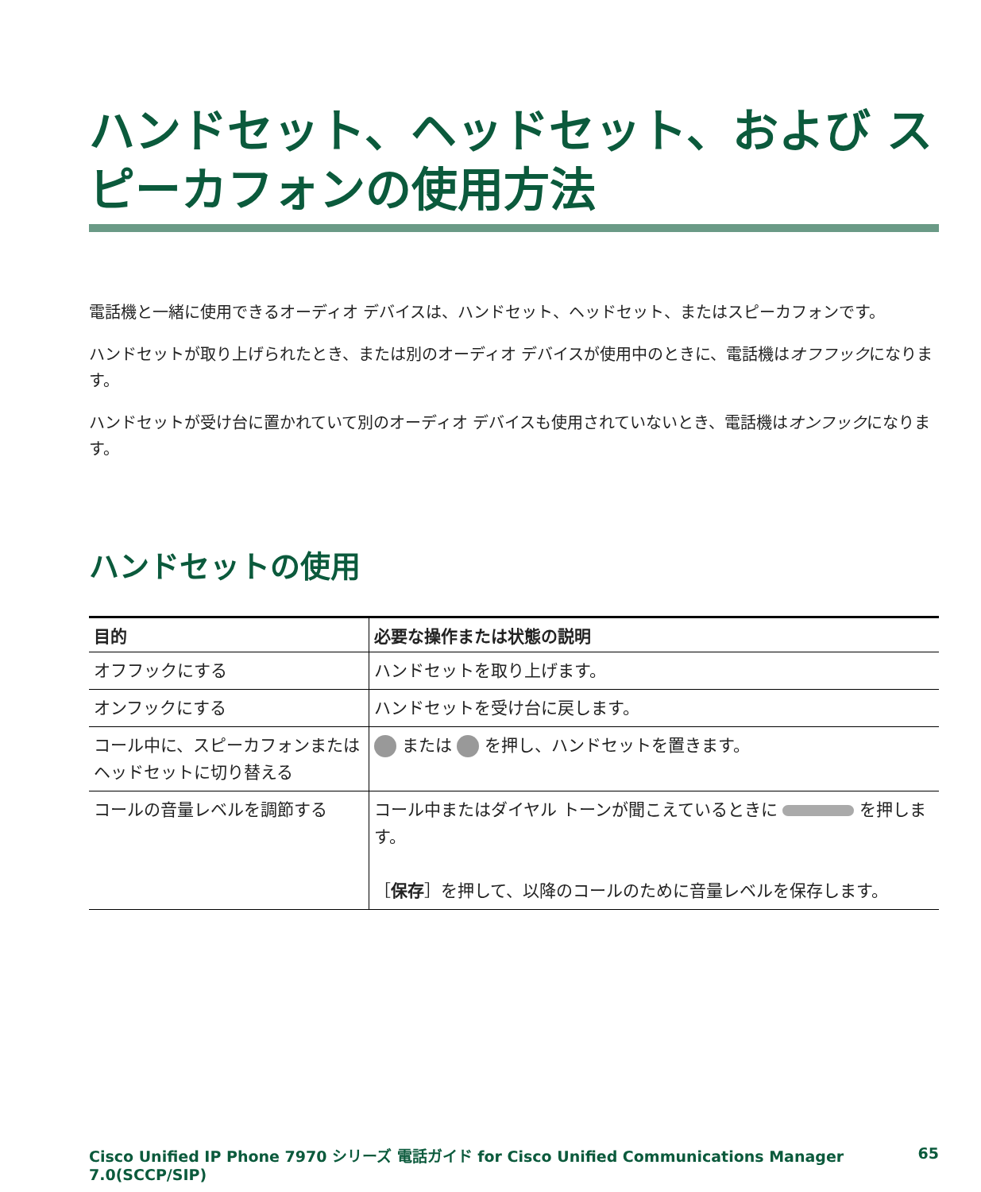ハンドセット、ヘッドセット、および スピーカフォンの使用方法
電話機と一緒に使用できるオーディオ デバイスは、ハンドセット、ヘッドセット、またはスピーカフォンです。
ハンドセットが取り上げられたとき、または別のオーディオ デバイスが使用中のときに、電話機はオフフックになります。
ハンドセットが受け台に置かれていて別のオーディオ デバイスも使用されていないとき、電話機はオンフックになります。
ハンドセットの使用
| 目的 | 必要な操作または状態の説明 |
| --- | --- |
| オフフックにする | ハンドセットを取り上げます。 |
| オンフックにする | ハンドセットを受け台に戻します。 |
| コール中に、スピーカフォンまたはヘッドセットに切り替える | または を押し、ハンドセットを置きます。 |
| コールの音量レベルを調節する | コール中またはダイヤル トーンが聞こえているときに を押します。 ［ 保存 ］を押して、以降のコールのために音量レベルを保存します。 |
Cisco Unified IP Phone 7970 シリーズ 電話ガイド for Cisco Unified Communications Manager 7.0(SCCP/SIP) 65